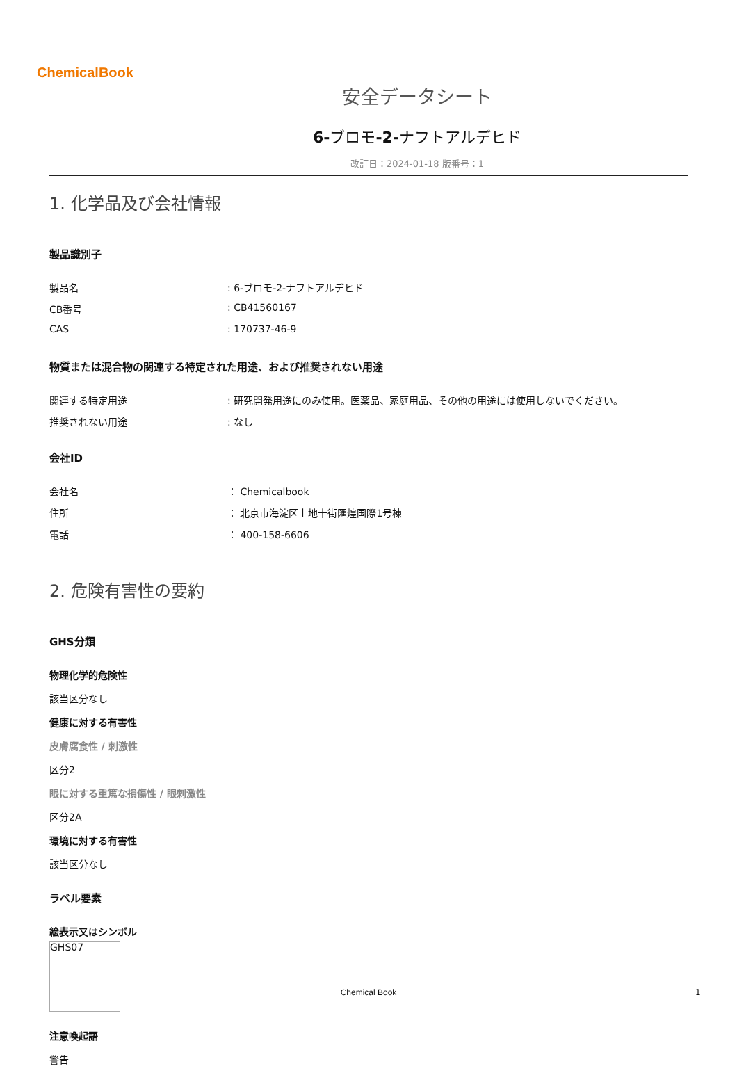ChemicalBook
安全データシート
6-ブロモ-2-ナフトアルデヒド
改訂日：2024-01-18 版番号：1
1. 化学品及び会社情報
製品識別子
製品名 : 6-ブロモ-2-ナフトアルデヒド
CB番号 : CB41560167
CAS : 170737-46-9
物質または混合物の関連する特定された用途、および推奨されない用途
関連する特定用途 : 研究開発用途にのみ使用。医薬品、家庭用品、その他の用途には使用しないでください。
推奨されない用途 : なし
会社ID
会社名 ： Chemicalbook
住所 ： 北京市海淀区上地十街匯煌国際1号棟
電話 ： 400-158-6606
2. 危険有害性の要約
GHS分類
物理化学的危険性
該当区分なし
健康に対する有害性
皮膚腐食性 / 刺激性
区分2
眼に対する重篤な損傷性 / 眼刺激性
区分2A
環境に対する有害性
該当区分なし
ラベル要素
絵表示又はシンボル
GHS07
注意喚起語
警告
Chemical Book 1